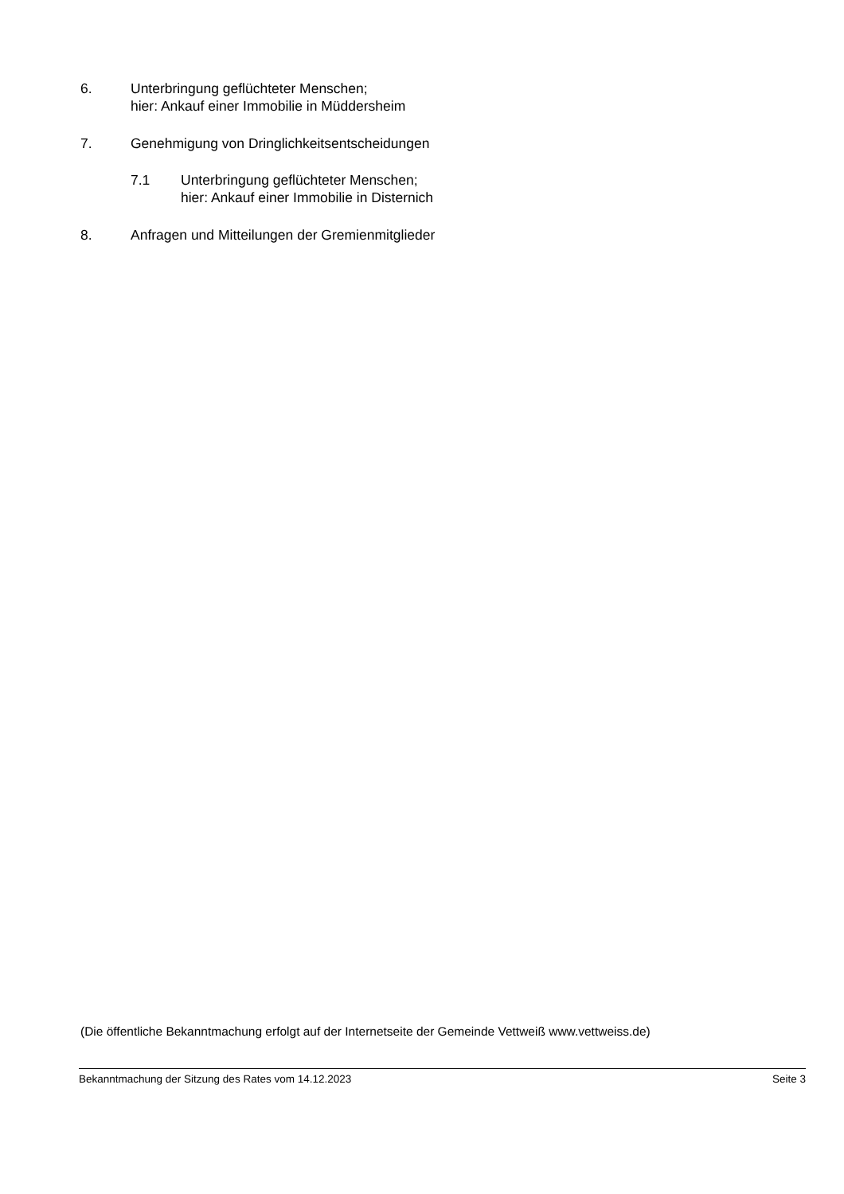6. Unterbringung geflüchteter Menschen;
hier: Ankauf einer Immobilie in Müddersheim
7. Genehmigung von Dringlichkeitsentscheidungen
7.1 Unterbringung geflüchteter Menschen;
hier: Ankauf einer Immobilie in Disternich
8. Anfragen und Mitteilungen der Gremienmitglieder
(Die öffentliche Bekanntmachung erfolgt auf der Internetseite der Gemeinde Vettweiß www.vettweiss.de)
Bekanntmachung der Sitzung des Rates vom 14.12.2023 Seite 3